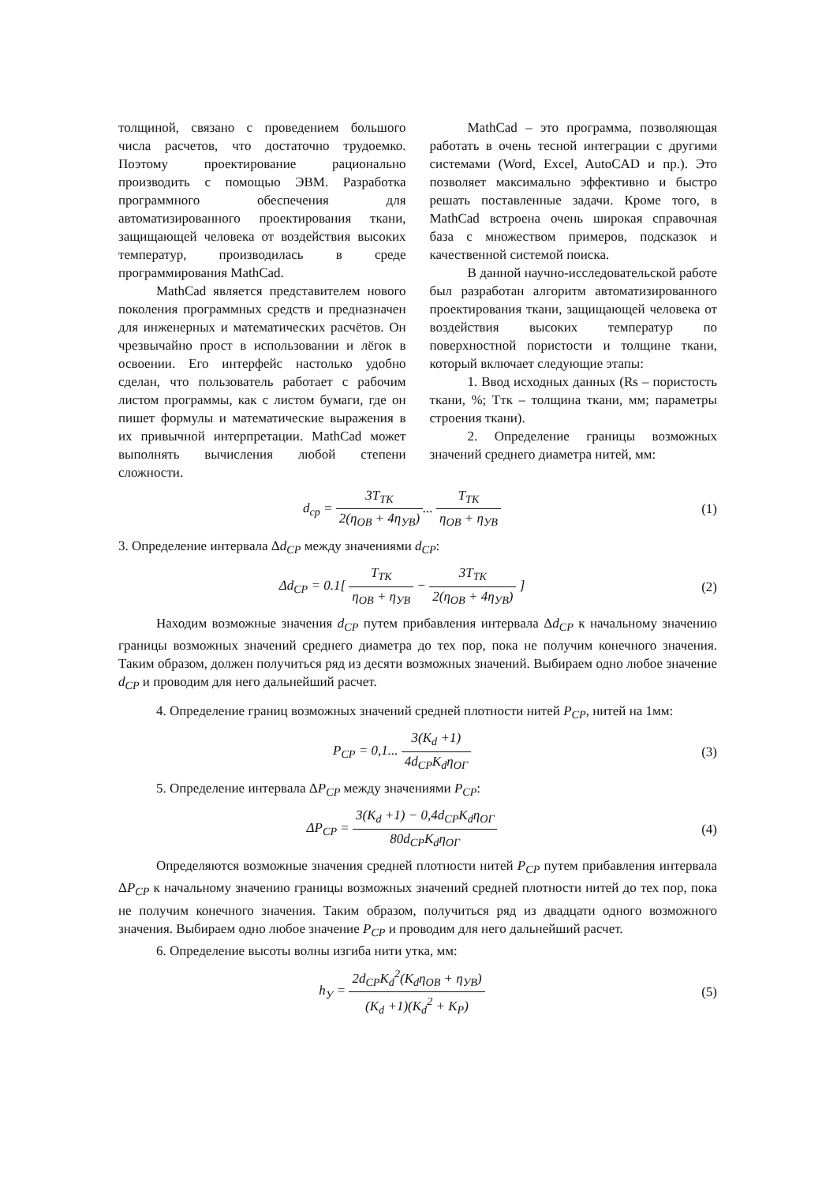толщиной, связано с проведением большого числа расчетов, что достаточно трудоемко. Поэтому проектирование рационально производить с помощью ЭВМ. Разработка программного обеспечения для автоматизированного проектирования ткани, защищающей человека от воздействия высоких температур, производилась в среде программирования MathCad.
MathCad является представителем нового поколения программных средств и предназначен для инженерных и математических расчётов. Он чрезвычайно прост в использовании и лёгок в освоении. Его интерфейс настолько удобно сделан, что пользователь работает с рабочим листом программы, как с листом бумаги, где он пишет формулы и математические выражения в их привычной интерпретации. MathCad может выполнять вычисления любой степени сложности.
MathCad – это программа, позволяющая работать в очень тесной интеграции с другими системами (Word, Excel, AutoCAD и пр.). Это позволяет максимально эффективно и быстро решать поставленные задачи. Кроме того, в MathCad встроена очень широкая справочная база с множеством примеров, подсказок и качественной системой поиска.
В данной научно-исследовательской работе был разработан алгоритм автоматизированного проектирования ткани, защищающей человека от воздействия высоких температур по поверхностной пористости и толщине ткани, который включает следующие этапы:
1. Ввод исходных данных (Rs – пористость ткани, %; Ттк – толщина ткани, мм; параметры строения ткани).
2. Определение границы возможных значений среднего диаметра нитей, мм:
d<sub>cp</sub> = 3T<sub>TK</sub> 2(η<sub>OB</sub> + 4η<sub>УB</sub>)... T<sub>TK</sub> η<sub>OB</sub> + η<sub>УB</sub>
(1)
3. Определение интервала Δd<sub>CP</sub> между значениями d<sub>CP</sub>:
Δd<sub>CP</sub> = 0.1[ T<sub>TK</sub> η<sub>OB</sub> + η<sub>УB</sub> − 3T<sub>TK</sub> 2(η<sub>OB</sub> + 4η<sub>УB</sub>) ]
(2)
Находим возможные значения d<sub>CP</sub> путем прибавления интервала Δd<sub>CP</sub> к начальному значению границы возможных значений среднего диаметра до тех пор, пока не получим конечного значения. Таким образом, должен получиться ряд из десяти возможных значений. Выбираем одно любое значение d<sub>CP</sub> и проводим для него дальнейший расчет.
4. Определение границ возможных значений средней плотности нитей P<sub>CP</sub>, нитей на 1мм:
P<sub>CP</sub> = 0,1... 3(K<sub>d</sub> +1) 4d<sub>CP</sub>K<sub>d</sub>η<sub>OГ</sub>
(3)
5. Определение интервала ΔP<sub>CP</sub> между значениями P<sub>CP</sub>:
ΔP<sub>CP</sub> = 3(K<sub>d</sub> +1) − 0,4d<sub>CP</sub>K<sub>d</sub>η<sub>OГ</sub> 80d<sub>CP</sub>K<sub>d</sub>η<sub>OГ</sub>
(4)
Определяются возможные значения средней плотности нитей P<sub>CP</sub> путем прибавления интервала ΔP<sub>CP</sub> к начальному значению границы возможных значений средней плотности нитей до тех пор, пока не получим конечного значения. Таким образом, получиться ряд из двадцати одного возможного значения. Выбираем одно любое значение P<sub>CP</sub> и проводим для него дальнейший расчет.
6. Определение высоты волны изгиба нити утка, мм:
h<sub>У</sub> = 2d<sub>CP</sub>K<sub>d</sub><sup>2</sup>(K<sub>d</sub>η<sub>OB</sub> + η<sub>УB</sub>) (K<sub>d</sub> +1)(K<sub>d</sub><sup>2</sup> + K<sub>P</sub>)
(5)